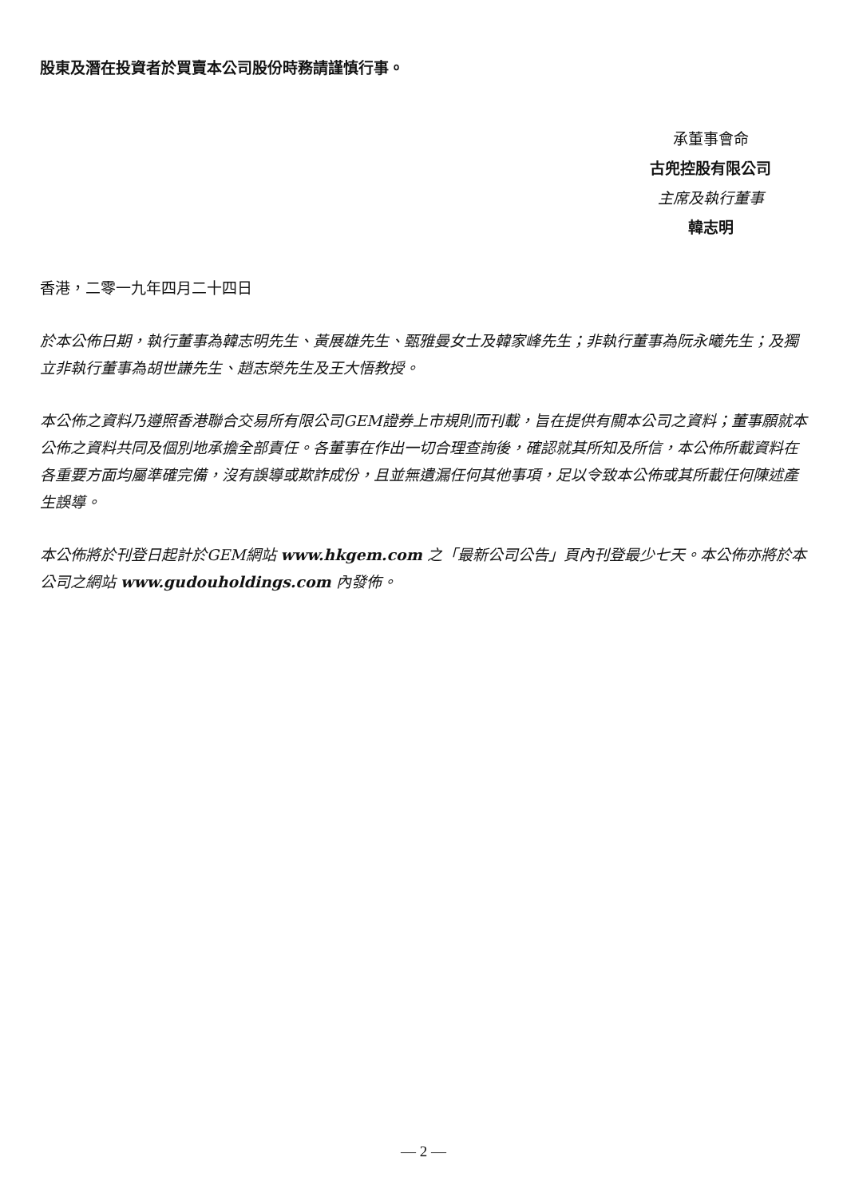股東及潛在投資者於買賣本公司股份時務請謹慎行事。
承董事會命
古兜控股有限公司
主席及執行董事
韓志明
香港，二零一九年四月二十四日
於本公佈日期，執行董事為韓志明先生、黃展雄先生、甄雅曼女士及韓家峰先生；非執行董事為阮永曦先生；及獨立非執行董事為胡世謙先生、趙志榮先生及王大悟教授。
本公佈之資料乃遵照香港聯合交易所有限公司GEM證券上市規則而刊載，旨在提供有關本公司之資料；董事願就本公佈之資料共同及個別地承擔全部責任。各董事在作出一切合理查詢後，確認就其所知及所信，本公佈所載資料在各重要方面均屬準確完備，沒有誤導或欺詐成份，且並無遺漏任何其他事項，足以令致本公佈或其所載任何陳述產生誤導。
本公佈將於刊登日起計於GEM網站 www.hkgem.com 之「最新公司公告」頁內刊登最少七天。本公佈亦將於本公司之網站 www.gudouholdings.com 內發佈。
— 2 —